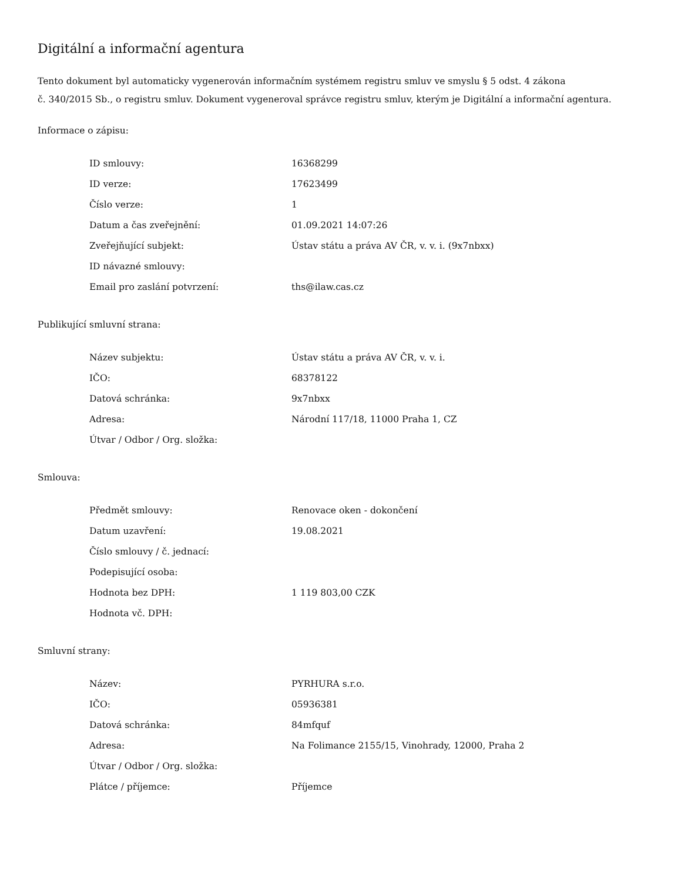Digitální a informační agentura
Tento dokument byl automaticky vygenerován informačním systémem registru smluv ve smyslu § 5 odst. 4 zákona
č. 340/2015 Sb., o registru smluv. Dokument vygeneroval správce registru smluv, kterým je Digitální a informační agentura.
Informace o zápisu:
| ID smlouvy: | 16368299 |
| ID verze: | 17623499 |
| Číslo verze: | 1 |
| Datum a čas zveřejnění: | 01.09.2021 14:07:26 |
| Zveřejňující subjekt: | Ústav státu a práva AV ČR, v. v. i. (9x7nbxx) |
| ID návazné smlouvy: | |
| Email pro zaslání potvrzení: | ths@ilaw.cas.cz |
Publikující smluvní strana:
| Název subjektu: | Ústav státu a práva AV ČR, v. v. i. |
| IČO: | 68378122 |
| Datová schránka: | 9x7nbxx |
| Adresa: | Národní 117/18, 11000 Praha 1, CZ |
| Útvar / Odbor / Org. složka: | |
Smlouva:
| Předmět smlouvy: | Renovace oken - dokončení |
| Datum uzavření: | 19.08.2021 |
| Číslo smlouvy / č. jednací: | |
| Podepisující osoba: | |
| Hodnota bez DPH: | 1 119 803,00 CZK |
| Hodnota vč. DPH: | |
Smluvní strany:
| Název: | PYRHURA s.r.o. |
| IČO: | 05936381 |
| Datová schránka: | 84mfquf |
| Adresa: | Na Folimance 2155/15, Vinohrady, 12000, Praha 2 |
| Útvar / Odbor / Org. složka: | |
| Plátce / příjemce: | Příjemce |